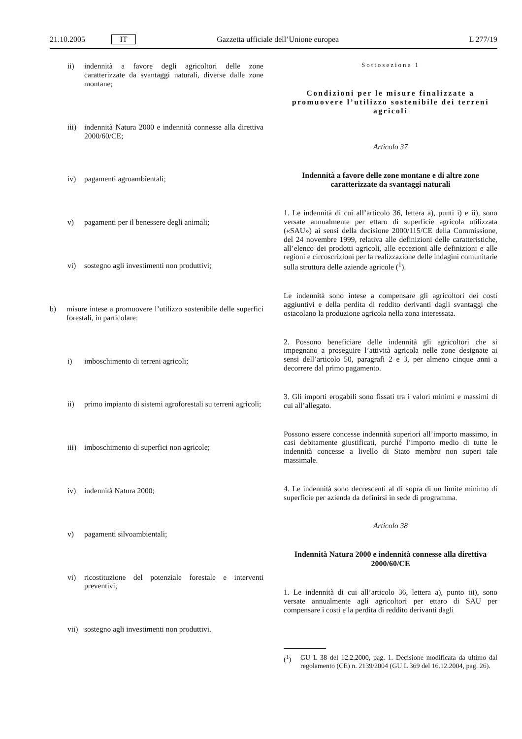21.10.2005 IT Gazzetta ufficiale dell’Unione europea L 277/19
ii) indennità a favore degli agricoltori delle zone caratterizzate da svantaggi naturali, diverse dalle zone montane;
iii) indennità Natura 2000 e indennità connesse alla direttiva 2000/60/CE;
iv) pagamenti agroambientali;
v) pagamenti per il benessere degli animali;
vi) sostegno agli investimenti non produttivi;
b) misure intese a promuovere l’utilizzo sostenibile delle superfici forestali, in particolare:
i) imboschimento di terreni agricoli;
ii) primo impianto di sistemi agroforestali su terreni agricoli;
iii) imboschimento di superfici non agricole;
iv) indennità Natura 2000;
v) pagamenti silvoambientali;
vi) ricostituzione del potenziale forestale e interventi preventivi;
vii) sostegno agli investimenti non produttivi.
Sottosezione 1
Condizioni per le misure finalizzate a promuovere l’utilizzo sostenibile dei terreni agricoli
Articolo 37
Indennità a favore delle zone montane e di altre zone caratterizzate da svantaggi naturali
1. Le indennità di cui all’articolo 36, lettera a), punti i) e ii), sono versate annualmente per ettaro di superficie agricola utilizzata («SAU») ai sensi della decisione 2000/115/CE della Commissione, del 24 novembre 1999, relativa alle definizioni delle caratteristiche, all’elenco dei prodotti agricoli, alle eccezioni alle definizioni e alle regioni e circoscrizioni per la realizzazione delle indagini comunitarie sulla struttura delle aziende agricole (<sup>1</sup>).
Le indennità sono intese a compensare gli agricoltori dei costi aggiuntivi e della perdita di reddito derivanti dagli svantaggi che ostacolano la produzione agricola nella zona interessata.
2. Possono beneficiare delle indennità gli agricoltori che si impegnano a proseguire l’attività agricola nelle zone designate ai sensi dell’articolo 50, paragrafi 2 e 3, per almeno cinque anni a decorrere dal primo pagamento.
3. Gli importi erogabili sono fissati tra i valori minimi e massimi di cui all’allegato.
Possono essere concesse indennità superiori all’importo massimo, in casi debitamente giustificati, purché l’importo medio di tutte le indennità concesse a livello di Stato membro non superi tale massimale.
4. Le indennità sono decrescenti al di sopra di un limite minimo di superficie per azienda da definirsi in sede di programma.
Articolo 38
Indennità Natura 2000 e indennità connesse alla direttiva 2000/60/CE
1. Le indennità di cui all’articolo 36, lettera a), punto iii), sono versate annualmente agli agricoltori per ettaro di SAU per compensare i costi e la perdita di reddito derivanti dagli
(<sup>1</sup>) GU L 38 del 12.2.2000, pag. 1. Decisione modificata da ultimo dal regolamento (CE) n. 2139/2004 (GU L 369 del 16.12.2004, pag. 26).